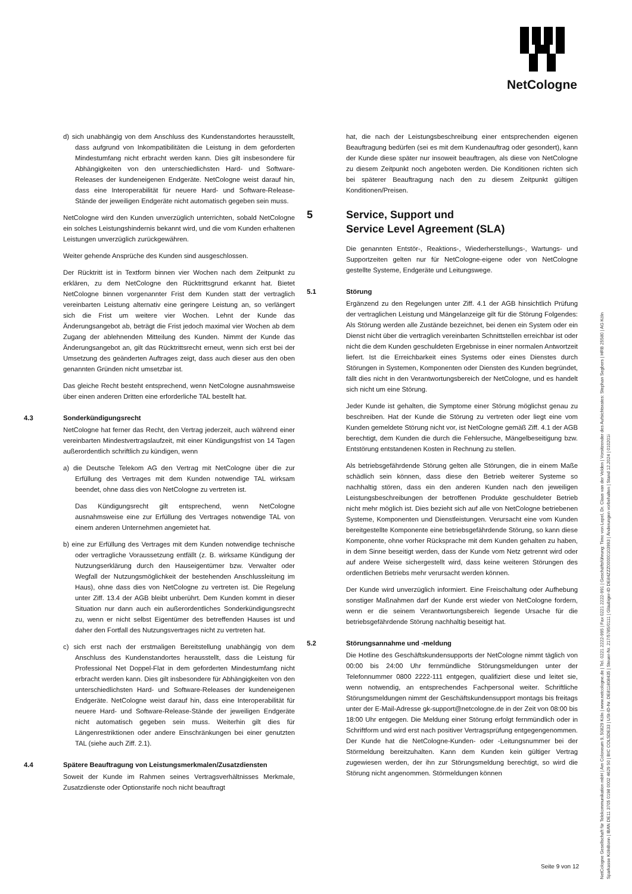NetCologne
d) sich unabhängig von dem Anschluss des Kundenstandortes herausstellt, dass aufgrund von Inkompatibilitäten die Leistung in dem geforderten Mindestumfang nicht erbracht werden kann. Dies gilt insbesondere für Abhängigkeiten von den unterschiedlichsten Hard- und Software-Releases der kundeneigenen Endgeräte. NetCologne weist darauf hin, dass eine Interoperabilität für neuere Hard- und Software-Release-Stände der jeweiligen Endgeräte nicht automatisch gegeben sein muss.
NetCologne wird den Kunden unverzüglich unterrichten, sobald NetCologne ein solches Leistungshindernis bekannt wird, und die vom Kunden erhaltenen Leistungen unverzüglich zurückgewähren.
Weiter gehende Ansprüche des Kunden sind ausgeschlossen.
Der Rücktritt ist in Textform binnen vier Wochen nach dem Zeitpunkt zu erklären, zu dem NetCologne den Rücktrittsgrund erkannt hat. Bietet NetCologne binnen vorgenannter Frist dem Kunden statt der vertraglich vereinbarten Leistung alternativ eine geringere Leistung an, so verlängert sich die Frist um weitere vier Wochen. Lehnt der Kunde das Änderungsangebot ab, beträgt die Frist jedoch maximal vier Wochen ab dem Zugang der ablehnenden Mitteilung des Kunden. Nimmt der Kunde das Änderungsangebot an, gilt das Rücktrittsrecht erneut, wenn sich erst bei der Umsetzung des geänderten Auftrages zeigt, dass auch dieser aus den oben genannten Gründen nicht umsetzbar ist.
Das gleiche Recht besteht entsprechend, wenn NetCologne ausnahmsweise über einen anderen Dritten eine erforderliche TAL bestellt hat.
4.3 Sonderkündigungsrecht
NetCologne hat ferner das Recht, den Vertrag jederzeit, auch während einer vereinbarten Mindestvertragslaufzeit, mit einer Kündigungsfrist von 14 Tagen außerordentlich schriftlich zu kündigen, wenn
a) die Deutsche Telekom AG den Vertrag mit NetCologne über die zur Erfüllung des Vertrages mit dem Kunden notwendige TAL wirksam beendet, ohne dass dies von NetCologne zu vertreten ist.
Das Kündigungsrecht gilt entsprechend, wenn NetCologne ausnahmsweise eine zur Erfüllung des Vertrages notwendige TAL von einem anderen Unternehmen angemietet hat.
b) eine zur Erfüllung des Vertrages mit dem Kunden notwendige technische oder vertragliche Voraussetzung entfällt (z. B. wirksame Kündigung der Nutzungserklärung durch den Hauseigentümer bzw. Verwalter oder Wegfall der Nutzungsmöglichkeit der bestehenden Anschlussleitung im Haus), ohne dass dies von NetCologne zu vertreten ist. Die Regelung unter Ziff. 13.4 der AGB bleibt unberührt. Dem Kunden kommt in dieser Situation nur dann auch ein außerordentliches Sonderkündigungsrecht zu, wenn er nicht selbst Eigentümer des betreffenden Hauses ist und daher den Fortfall des Nutzungsvertrages nicht zu vertreten hat.
c) sich erst nach der erstmaligen Bereitstellung unabhängig von dem Anschluss des Kundenstandortes herausstellt, dass die Leistung für Professional Net Doppel-Flat in dem geforderten Mindestumfang nicht erbracht werden kann. Dies gilt insbesondere für Abhängigkeiten von den unterschiedlichsten Hard- und Software-Releases der kundeneigenen Endgeräte. NetCologne weist darauf hin, dass eine Interoperabilität für neuere Hard- und Software-Release-Stände der jeweiligen Endgeräte nicht automatisch gegeben sein muss. Weiterhin gilt dies für Längenrestriktionen oder andere Einschränkungen bei einer genutzten TAL (siehe auch Ziff. 2.1).
4.4 Spätere Beauftragung von Leistungsmerkmalen/Zusatzdiensten
Soweit der Kunde im Rahmen seines Vertragsverhältnisses Merkmale, Zusatzdienste oder Optionstarife noch nicht beauftragt
hat, die nach der Leistungsbeschreibung einer entsprechenden eigenen Beauftragung bedürfen (sei es mit dem Kundenauftrag oder gesondert), kann der Kunde diese später nur insoweit beauftragen, als diese von NetCologne zu diesem Zeitpunkt noch angeboten werden. Die Konditionen richten sich bei späterer Beauftragung nach den zu diesem Zeitpunkt gültigen Konditionen/Preisen.
5 Service, Support und
Service Level Agreement (SLA)
Die genannten Entstör-, Reaktions-, Wiederherstellungs-, Wartungs- und Supportzeiten gelten nur für NetCologne-eigene oder von NetCologne gestellte Systeme, Endgeräte und Leitungswege.
5.1 Störung
Ergänzend zu den Regelungen unter Ziff. 4.1 der AGB hinsichtlich Prüfung der vertraglichen Leistung und Mängelanzeige gilt für die Störung Folgendes: Als Störung werden alle Zustände bezeichnet, bei denen ein System oder ein Dienst nicht über die vertraglich vereinbarten Schnittstellen erreichbar ist oder nicht die dem Kunden geschuldeten Ergebnisse in einer normalen Antwortzeit liefert. Ist die Erreichbarkeit eines Systems oder eines Dienstes durch Störungen in Systemen, Komponenten oder Diensten des Kunden begründet, fällt dies nicht in den Verantwortungsbereich der NetCologne, und es handelt sich nicht um eine Störung.
Jeder Kunde ist gehalten, die Symptome einer Störung möglichst genau zu beschreiben. Hat der Kunde die Störung zu vertreten oder liegt eine vom Kunden gemeldete Störung nicht vor, ist NetCologne gemäß Ziff. 4.1 der AGB berechtigt, dem Kunden die durch die Fehlersuche, Mängelbeseitigung bzw. Entstörung entstandenen Kosten in Rechnung zu stellen.
Als betriebsgefährdende Störung gelten alle Störungen, die in einem Maße schädlich sein können, dass diese den Betrieb weiterer Systeme so nachhaltig stören, dass ein den anderen Kunden nach den jeweiligen Leistungsbeschreibungen der betroffenen Produkte geschuldeter Betrieb nicht mehr möglich ist. Dies bezieht sich auf alle von NetCologne betriebenen Systeme, Komponenten und Dienstleistungen. Verursacht eine vom Kunden bereitgestellte Komponente eine betriebsgefährdende Störung, so kann diese Komponente, ohne vorher Rücksprache mit dem Kunden gehalten zu haben, in dem Sinne beseitigt werden, dass der Kunde vom Netz getrennt wird oder auf andere Weise sichergestellt wird, dass keine weiteren Störungen des ordentlichen Betriebs mehr verursacht werden können.
Der Kunde wird unverzüglich informiert. Eine Freischaltung oder Aufhebung sonstiger Maßnahmen darf der Kunde erst wieder von NetCologne fordern, wenn er die seinem Verantwortungsbereich liegende Ursache für die betriebsgefährdende Störung nachhaltig beseitigt hat.
5.2 Störungsannahme und -meldung
Die Hotline des Geschäftskundensupports der NetCologne nimmt täglich von 00:00 bis 24:00 Uhr fernmündliche Störungsmeldungen unter der Telefonnummer 0800 2222-111 entgegen, qualifiziert diese und leitet sie, wenn notwendig, an entsprechendes Fachpersonal weiter. Schriftliche Störungsmeldungen nimmt der Geschäftskundensupport montags bis freitags unter der E-Mail-Adresse gk-support@netcologne.de in der Zeit von 08:00 bis 18:00 Uhr entgegen. Die Meldung einer Störung erfolgt fernmündlich oder in Schriftform und wird erst nach positiver Vertragsprüfung entgegengenommen. Der Kunde hat die NetCologne-Kunden- oder -Leitungsnummer bei der Störmeldung bereitzuhalten. Kann dem Kunden kein gültiger Vertrag zugewiesen werden, der ihn zur Störungsmeldung berechtigt, so wird die Störung nicht angenommen. Störmeldungen können
NetCologne Gesellschaft für Telekommunikation mbH | Am Coloneum 9, 50829 Köln | www.netcologne.de | Tel. 0221 2222-995 | Fax 0221 2222-991 | Geschäftsführung: Timo von Lepel, Dr. Claus van der Velden | Vorsitzender des Aufsichtsrates: Stephan Segbers | HRB 25580 | AG Köln
Sparkasse KölnBonn | IBAN DE11 3705 0198 0002 4629 50 | BIC COLSDE33 | USt-ID-Nr. DE811808435 | Steuer-Nr. 217/5785/0111 | Gläubiger-ID DE84ZZZ00000103993 | Änderungen vorbehalten | Stand 12.2024 | 010201i
Seite 9 von 12